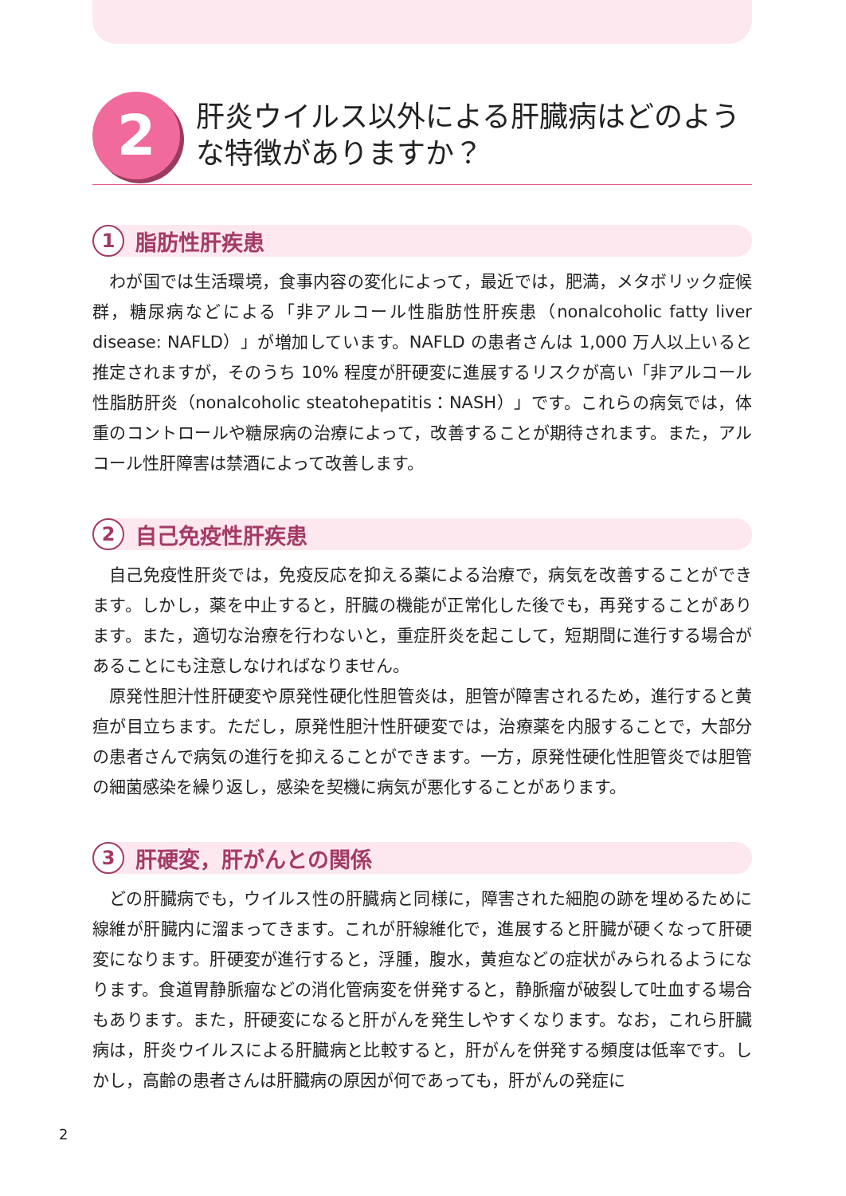2
肝炎ウイルス以外による肝臓病はどのような特徴がありますか？
1
脂肪性肝疾患
わが国では生活環境，食事内容の変化によって，最近では，肥満，メタボリック症候群，糖尿病などによる「非アルコール性脂肪性肝疾患（nonalcoholic fatty liver disease: NAFLD）」が増加しています。NAFLD の患者さんは 1,000 万人以上いると推定されますが，そのうち 10% 程度が肝硬変に進展するリスクが高い「非アルコール性脂肪肝炎（nonalcoholic steatohepatitis：NASH）」です。これらの病気では，体重のコントロールや糖尿病の治療によって，改善することが期待されます。また，アルコール性肝障害は禁酒によって改善します。
2
自己免疫性肝疾患
自己免疫性肝炎では，免疫反応を抑える薬による治療で，病気を改善することができます。しかし，薬を中止すると，肝臓の機能が正常化した後でも，再発することがあります。また，適切な治療を行わないと，重症肝炎を起こして，短期間に進行する場合があることにも注意しなければなりません。
原発性胆汁性肝硬変や原発性硬化性胆管炎は，胆管が障害されるため，進行すると黄疸が目立ちます。ただし，原発性胆汁性肝硬変では，治療薬を内服することで，大部分の患者さんで病気の進行を抑えることができます。一方，原発性硬化性胆管炎では胆管の細菌感染を繰り返し，感染を契機に病気が悪化することがあります。
3
肝硬変，肝がんとの関係
どの肝臓病でも，ウイルス性の肝臓病と同様に，障害された細胞の跡を埋めるために線維が肝臓内に溜まってきます。これが肝線維化で，進展すると肝臓が硬くなって肝硬変になります。肝硬変が進行すると，浮腫，腹水，黄疸などの症状がみられるようになります。食道胃静脈瘤などの消化管病変を併発すると，静脈瘤が破裂して吐血する場合もあります。また，肝硬変になると肝がんを発生しやすくなります。なお，これら肝臓病は，肝炎ウイルスによる肝臓病と比較すると，肝がんを併発する頻度は低率です。しかし，高齢の患者さんは肝臓病の原因が何であっても，肝がんの発症に
2